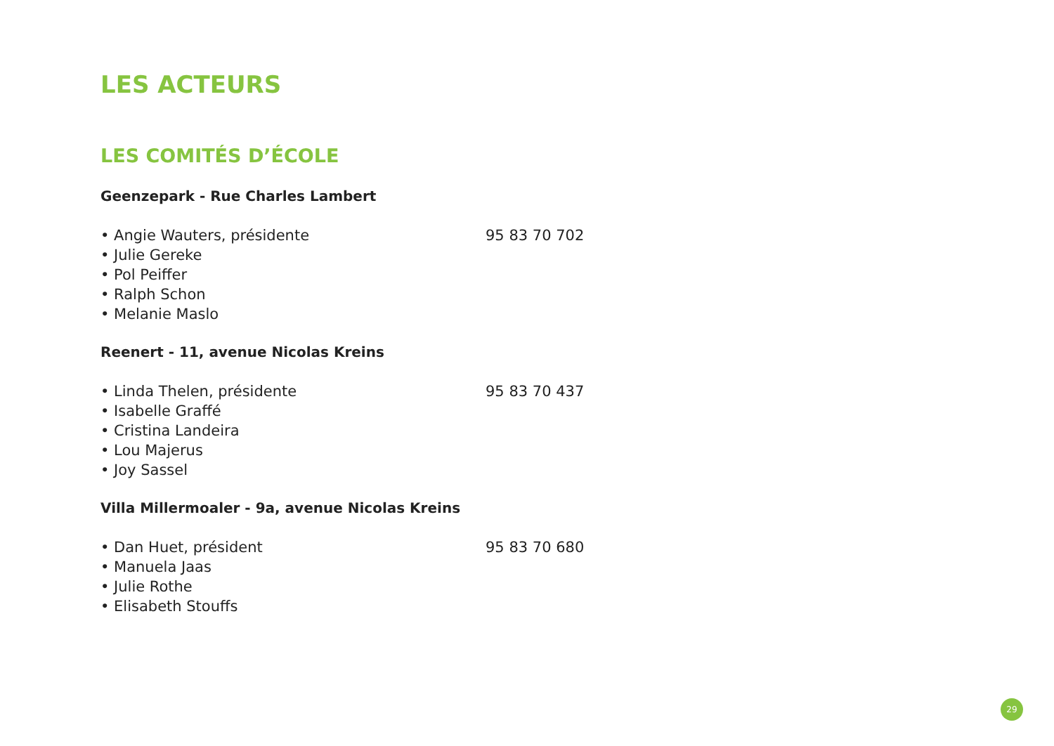LES ACTEURS
LES COMITÉS D’ÉCOLE
Geenzepark - Rue Charles Lambert
• Angie Wauters, présidente 95 83 70 702
• Julie Gereke
• Pol Peiffer
• Ralph Schon
• Melanie Maslo
Reenert - 11, avenue Nicolas Kreins
• Linda Thelen, présidente 95 83 70 437
• Isabelle Graffé
• Cristina Landeira
• Lou Majerus
• Joy Sassel
Villa Millermoaler - 9a, avenue Nicolas Kreins
• Dan Huet, président 95 83 70 680
• Manuela Jaas
• Julie Rothe
• Elisabeth Stouffs
29